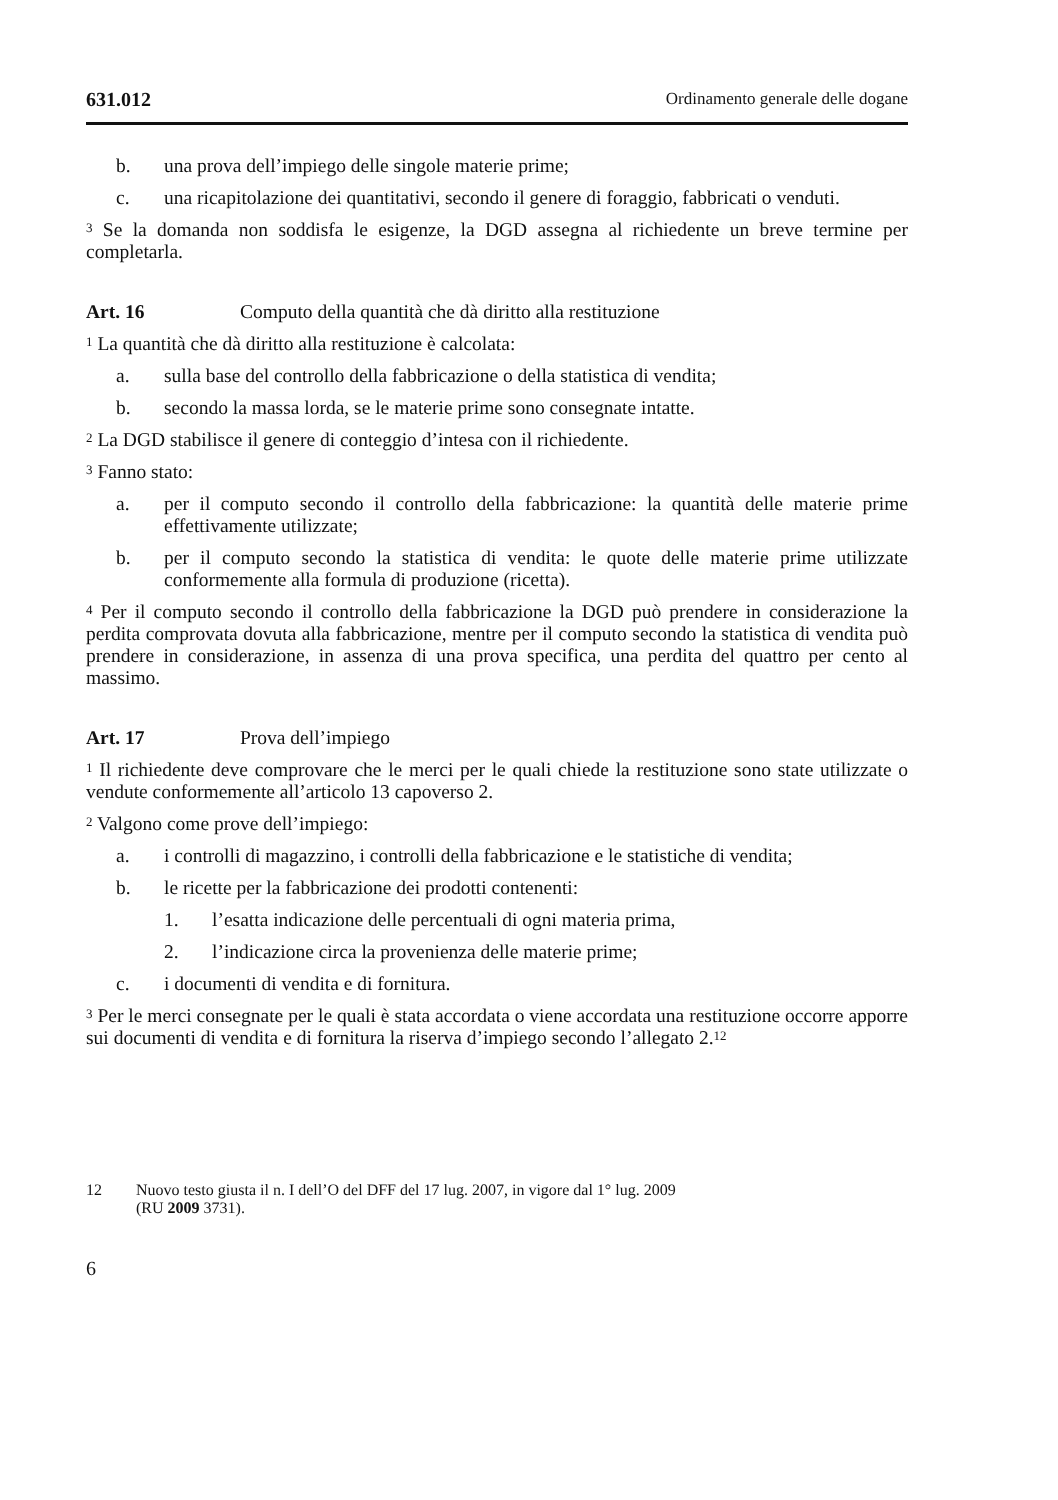631.012 Ordinamento generale delle dogane
b. una prova dell’impiego delle singole materie prime;
c. una ricapitolazione dei quantitativi, secondo il genere di foraggio, fabbricati o venduti.
<sup>3</sup> Se la domanda non soddisfa le esigenze, la DGD assegna al richiedente un breve termine per completarla.
Art. 16 Computo della quantità che dà diritto alla restituzione
<sup>1</sup> La quantità che dà diritto alla restituzione è calcolata:
a. sulla base del controllo della fabbricazione o della statistica di vendita;
b. secondo la massa lorda, se le materie prime sono consegnate intatte.
<sup>2</sup> La DGD stabilisce il genere di conteggio d’intesa con il richiedente.
<sup>3</sup> Fanno stato:
a. per il computo secondo il controllo della fabbricazione: la quantità delle materie prime effettivamente utilizzate;
b. per il computo secondo la statistica di vendita: le quote delle materie prime utilizzate conformemente alla formula di produzione (ricetta).
<sup>4</sup> Per il computo secondo il controllo della fabbricazione la DGD può prendere in considerazione la perdita comprovata dovuta alla fabbricazione, mentre per il computo secondo la statistica di vendita può prendere in considerazione, in assenza di una prova specifica, una perdita del quattro per cento al massimo.
Art. 17 Prova dell’impiego
<sup>1</sup> Il richiedente deve comprovare che le merci per le quali chiede la restituzione sono state utilizzate o vendute conformemente all’articolo 13 capoverso 2.
<sup>2</sup> Valgono come prove dell’impiego:
a. i controlli di magazzino, i controlli della fabbricazione e le statistiche di vendita;
b. le ricette per la fabbricazione dei prodotti contenenti:
1. l’esatta indicazione delle percentuali di ogni materia prima,
2. l’indicazione circa la provenienza delle materie prime;
c. i documenti di vendita e di fornitura.
<sup>3</sup> Per le merci consegnate per le quali è stata accordata o viene accordata una restituzione occorre apporre sui documenti di vendita e di fornitura la riserva d’impiego secondo l’allegato 2.<sup>12</sup>
12 Nuovo testo giusta il n. I dell’O del DFF del 17 lug. 2007, in vigore dal 1° lug. 2009
(RU 2009 3731).
6